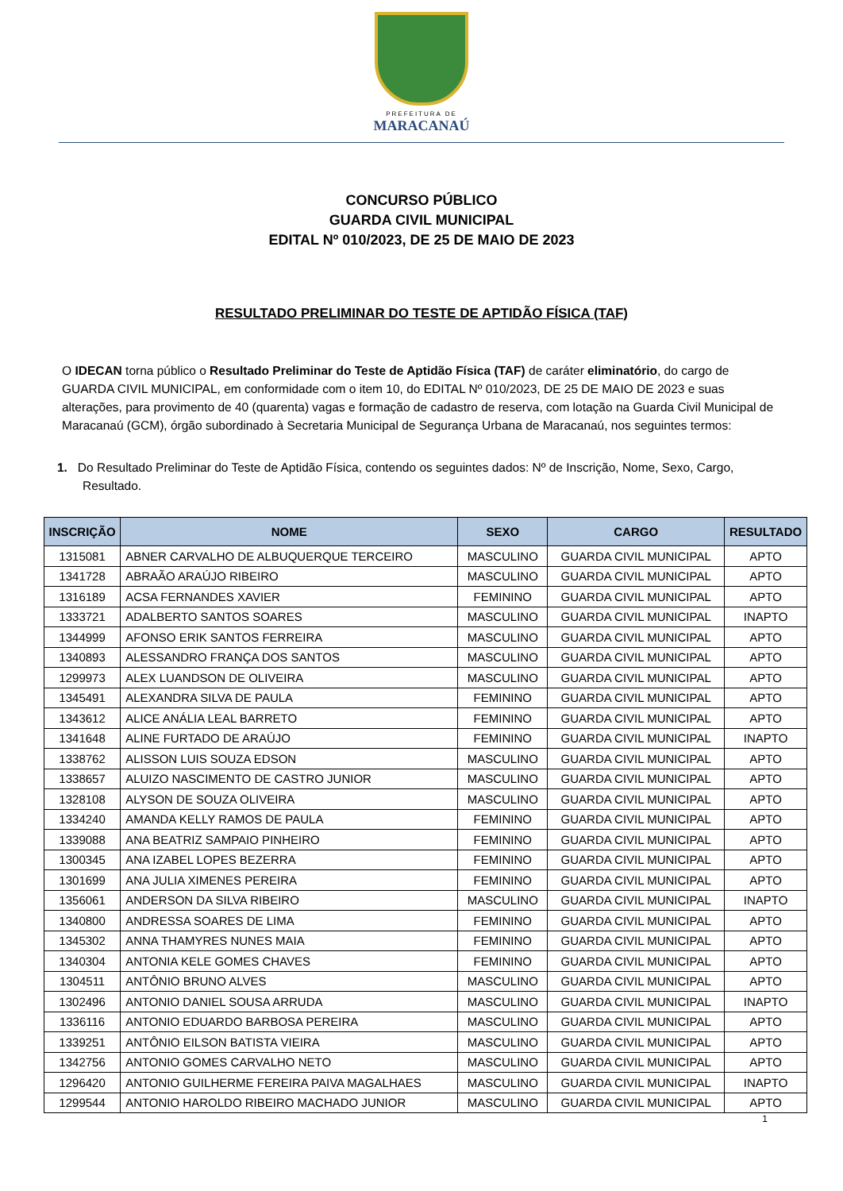PREFEITURA DE
MARACANAÚ
CONCURSO PÚBLICO
GUARDA CIVIL MUNICIPAL
EDITAL Nº 010/2023, DE 25 DE MAIO DE 2023
RESULTADO PRELIMINAR DO TESTE DE APTIDÃO FÍSICA (TAF)
O IDECAN torna público o Resultado Preliminar do Teste de Aptidão Física (TAF) de caráter eliminatório, do cargo de GUARDA CIVIL MUNICIPAL, em conformidade com o item 10, do EDITAL Nº 010/2023, DE 25 DE MAIO DE 2023 e suas alterações, para provimento de 40 (quarenta) vagas e formação de cadastro de reserva, com lotação na Guarda Civil Municipal de Maracanaú (GCM), órgão subordinado à Secretaria Municipal de Segurança Urbana de Maracanaú, nos seguintes termos:
1. Do Resultado Preliminar do Teste de Aptidão Física, contendo os seguintes dados: Nº de Inscrição, Nome, Sexo, Cargo, Resultado.
| INSCRIÇÃO | NOME | SEXO | CARGO | RESULTADO |
| --- | --- | --- | --- | --- |
| 1315081 | ABNER CARVALHO DE ALBUQUERQUE TERCEIRO | MASCULINO | GUARDA CIVIL MUNICIPAL | APTO |
| 1341728 | ABRAÃO ARAÚJO RIBEIRO | MASCULINO | GUARDA CIVIL MUNICIPAL | APTO |
| 1316189 | ACSA FERNANDES XAVIER | FEMININO | GUARDA CIVIL MUNICIPAL | APTO |
| 1333721 | ADALBERTO SANTOS SOARES | MASCULINO | GUARDA CIVIL MUNICIPAL | INAPTO |
| 1344999 | AFONSO ERIK SANTOS FERREIRA | MASCULINO | GUARDA CIVIL MUNICIPAL | APTO |
| 1340893 | ALESSANDRO FRANÇA DOS SANTOS | MASCULINO | GUARDA CIVIL MUNICIPAL | APTO |
| 1299973 | ALEX LUANDSON DE OLIVEIRA | MASCULINO | GUARDA CIVIL MUNICIPAL | APTO |
| 1345491 | ALEXANDRA SILVA DE PAULA | FEMININO | GUARDA CIVIL MUNICIPAL | APTO |
| 1343612 | ALICE ANÁLIA LEAL BARRETO | FEMININO | GUARDA CIVIL MUNICIPAL | APTO |
| 1341648 | ALINE FURTADO DE ARAÚJO | FEMININO | GUARDA CIVIL MUNICIPAL | INAPTO |
| 1338762 | ALISSON LUIS SOUZA EDSON | MASCULINO | GUARDA CIVIL MUNICIPAL | APTO |
| 1338657 | ALUIZO NASCIMENTO DE CASTRO JUNIOR | MASCULINO | GUARDA CIVIL MUNICIPAL | APTO |
| 1328108 | ALYSON DE SOUZA OLIVEIRA | MASCULINO | GUARDA CIVIL MUNICIPAL | APTO |
| 1334240 | AMANDA KELLY RAMOS DE PAULA | FEMININO | GUARDA CIVIL MUNICIPAL | APTO |
| 1339088 | ANA BEATRIZ SAMPAIO PINHEIRO | FEMININO | GUARDA CIVIL MUNICIPAL | APTO |
| 1300345 | ANA IZABEL LOPES BEZERRA | FEMININO | GUARDA CIVIL MUNICIPAL | APTO |
| 1301699 | ANA JULIA XIMENES PEREIRA | FEMININO | GUARDA CIVIL MUNICIPAL | APTO |
| 1356061 | ANDERSON DA SILVA RIBEIRO | MASCULINO | GUARDA CIVIL MUNICIPAL | INAPTO |
| 1340800 | ANDRESSA SOARES DE LIMA | FEMININO | GUARDA CIVIL MUNICIPAL | APTO |
| 1345302 | ANNA THAMYRES NUNES MAIA | FEMININO | GUARDA CIVIL MUNICIPAL | APTO |
| 1340304 | ANTONIA KELE GOMES CHAVES | FEMININO | GUARDA CIVIL MUNICIPAL | APTO |
| 1304511 | ANTÔNIO BRUNO ALVES | MASCULINO | GUARDA CIVIL MUNICIPAL | APTO |
| 1302496 | ANTONIO DANIEL SOUSA ARRUDA | MASCULINO | GUARDA CIVIL MUNICIPAL | INAPTO |
| 1336116 | ANTONIO EDUARDO BARBOSA PEREIRA | MASCULINO | GUARDA CIVIL MUNICIPAL | APTO |
| 1339251 | ANTÔNIO EILSON BATISTA VIEIRA | MASCULINO | GUARDA CIVIL MUNICIPAL | APTO |
| 1342756 | ANTONIO GOMES CARVALHO NETO | MASCULINO | GUARDA CIVIL MUNICIPAL | APTO |
| 1296420 | ANTONIO GUILHERME FEREIRA PAIVA MAGALHAES | MASCULINO | GUARDA CIVIL MUNICIPAL | INAPTO |
| 1299544 | ANTONIO HAROLDO RIBEIRO MACHADO JUNIOR | MASCULINO | GUARDA CIVIL MUNICIPAL | APTO |
1